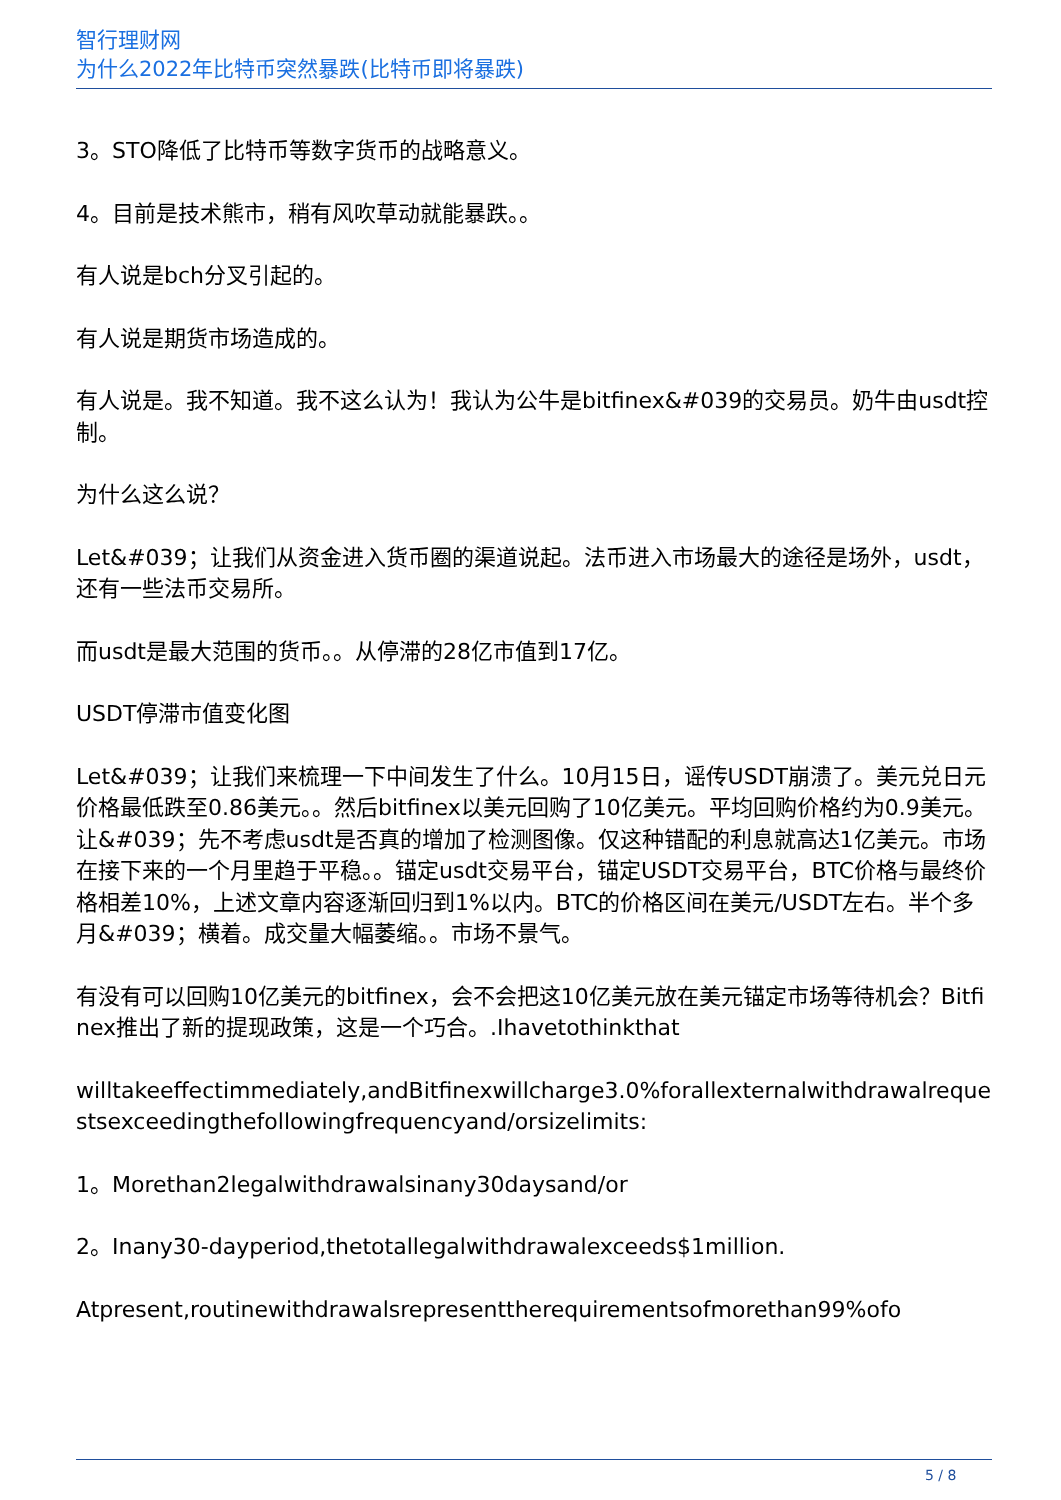智行理财网
为什么2022年比特币突然暴跌(比特币即将暴跌)
3。STO降低了比特币等数字货币的战略意义。
4。目前是技术熊市，稍有风吹草动就能暴跌。。
有人说是bch分叉引起的。
有人说是期货市场造成的。
有人说是。我不知道。我不这么认为！我认为公牛是bitfinex&#039的交易员。奶牛由usdt控制。
为什么这么说？
Let&#039；让我们从资金进入货币圈的渠道说起。法币进入市场最大的途径是场外，usdt，还有一些法币交易所。
而usdt是最大范围的货币。。从停滞的28亿市值到17亿。
USDT停滞市值变化图
Let&#039；让我们来梳理一下中间发生了什么。10月15日，谣传USDT崩溃了。美元兑日元价格最低跌至0.86美元。。然后bitfinex以美元回购了10亿美元。平均回购价格约为0.9美元。让&#039；先不考虑usdt是否真的增加了检测图像。仅这种错配的利息就高达1亿美元。市场在接下来的一个月里趋于平稳。。锚定usdt交易平台，锚定USDT交易平台，BTC价格与最终价格相差10%，上述文章内容逐渐回归到1%以内。BTC的价格区间在美元/USDT左右。半个多月&#039；横着。成交量大幅萎缩。。市场不景气。
有没有可以回购10亿美元的bitfinex，会不会把这10亿美元放在美元锚定市场等待机会？Bitfinex推出了新的提现政策，这是一个巧合。.Ihavetothinkthat
willtakeeffectimmediately,andBitfinexwillcharge3.0%forallexternalwithdrawalrequestsexceedingthefollowingfrequencyand/orsizelimits:
1。Morethan2legalwithdrawalsinany30daysand/or
2。Inany30-dayperiod,thetotallegalwithdrawalexceeds$1million.
Atpresent,routinewithdrawalsrepresenttherequirementsofmorethan99%ofo
5 / 8